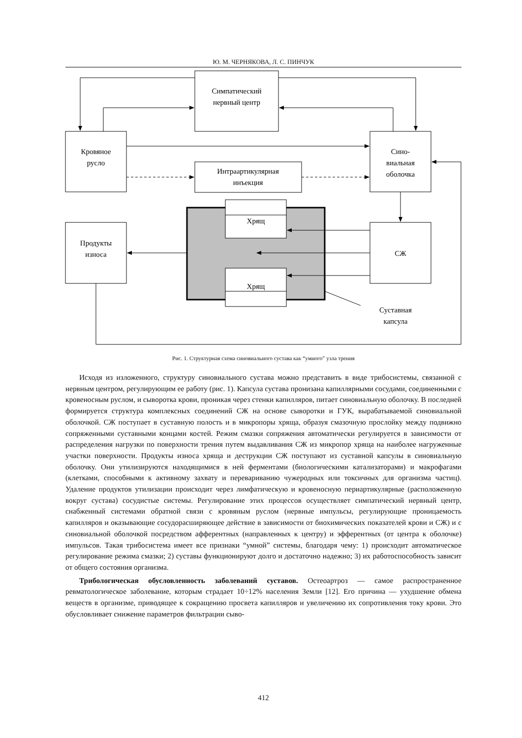Ю. М. ЧЕРНЯКОВА, Л. С. ПИНЧУК
Симпатический
нервный центр
Кровяное
русло
Сино-
виальная
оболочка
Интраартикулярная
инъекция
Хрящ
Хрящ
Продукты
износа
СЖ
Суставная
капсула
Рис. 1. Структурная схема синовиального сустава как “умного” узла трения
Исходя из изложенного, структуру синовиального сустава можно представить в виде трибосистемы, связанной с нервным центром, регулирующим ее работу (рис. 1). Капсула сустава пронизана капиллярными сосудами, соединенными с кровеносным руслом, и сыворотка крови, проникая через стенки капилляров, питает синовиальную оболочку. В последней формируется структура комплексных соединений СЖ на основе сыворотки и ГУК, вырабатываемой синовиальной оболочкой. СЖ поступает в суставную полость и в микропоры хряща, образуя смазочную прослойку между подвижно сопряженными суставными концами костей. Режим смазки сопряжения автоматически регулируется в зависимости от распределения нагрузки по поверхности трения путем выдавливания СЖ из микропор хряща на наиболее нагруженные участки поверхности. Продукты износа хряща и деструкции СЖ поступают из суставной капсулы в синовиальную оболочку. Они утилизируются находящимися в ней ферментами (биологическими катализаторами) и макрофагами (клетками, способными к активному захвату и перевариванию чужеродных или токсичных для организма частиц). Удаление продуктов утилизации происходит через лимфатическую и кровеносную периартикулярные (расположенную вокруг сустава) сосудистые системы. Регулирование этих процессов осуществляет симпатический нервный центр, снабженный системами обратной связи с кровяным руслом (нервные импульсы, регулирующие проницаемость капилляров и оказывающие сосудорасширяющее действие в зависимости от биохимических показателей крови и СЖ) и с синовиальной оболочкой посредством афферентных (направленных к центру) и эфферентных (от центра к оболочке) импульсов. Такая трибосистема имеет все признаки “умной” системы, благодаря чему: 1) происходит автоматическое регулирование режима смазки; 2) суставы функционируют долго и достаточно надежно; 3) их работоспособность зависит от общего состояния организма.
Трибологическая обусловленность заболеваний суставов. Остеоартроз — самое распространенное ревматологическое заболевание, которым страдает 10÷12% населения Земли [12]. Его причина — ухудшение обмена веществ в организме, приводящее к сокращению просвета капилляров и увеличению их сопротивления току крови. Это обусловливает снижение параметров фильтрации сыво-
412